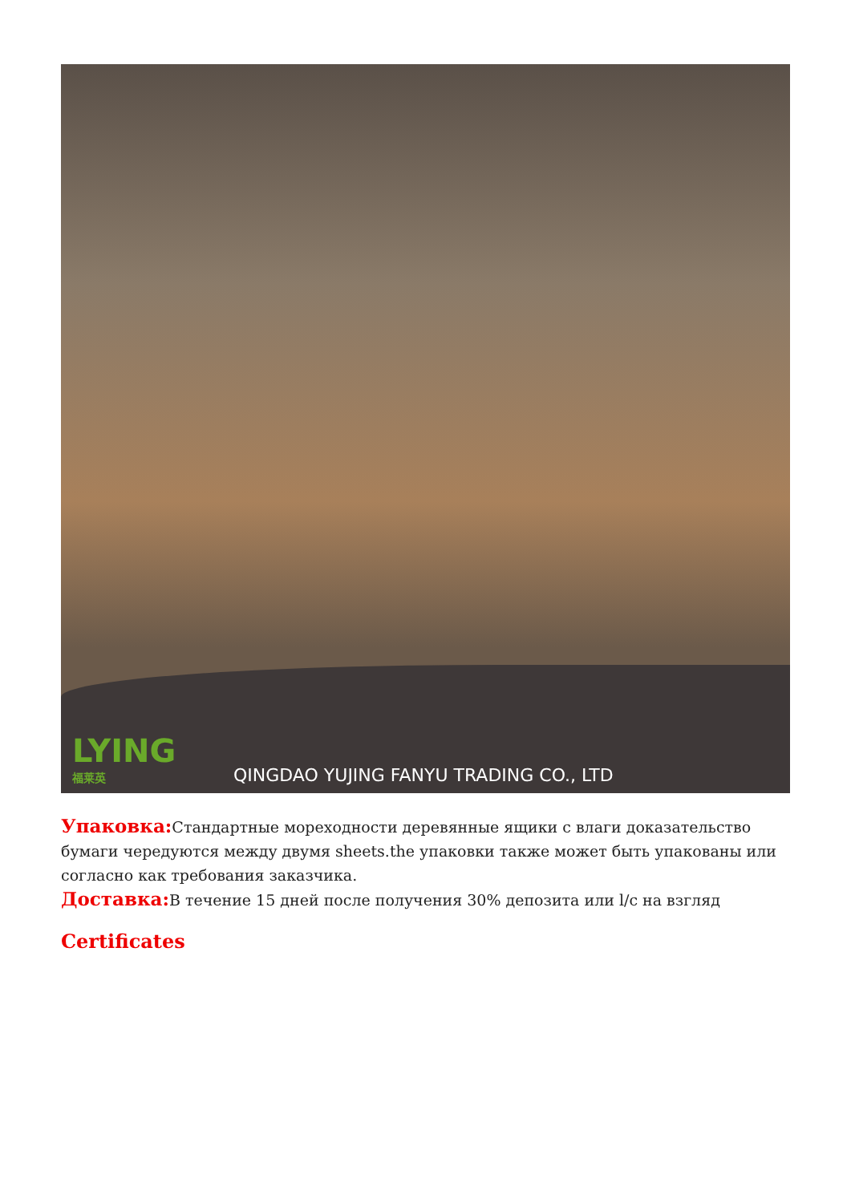LYING
福莱英
QINGDAO YUJING FANYU TRADING CO., LTD
Упаковка: Стандартные мореходности деревянные ящики с влаги доказательство бумаги чередуются между двумя sheets.the упаковки также может быть упакованы или согласно как требования заказчика.
Доставка: В течение 15 дней после получения 30% депозита или l/c на взгляд
Certificates